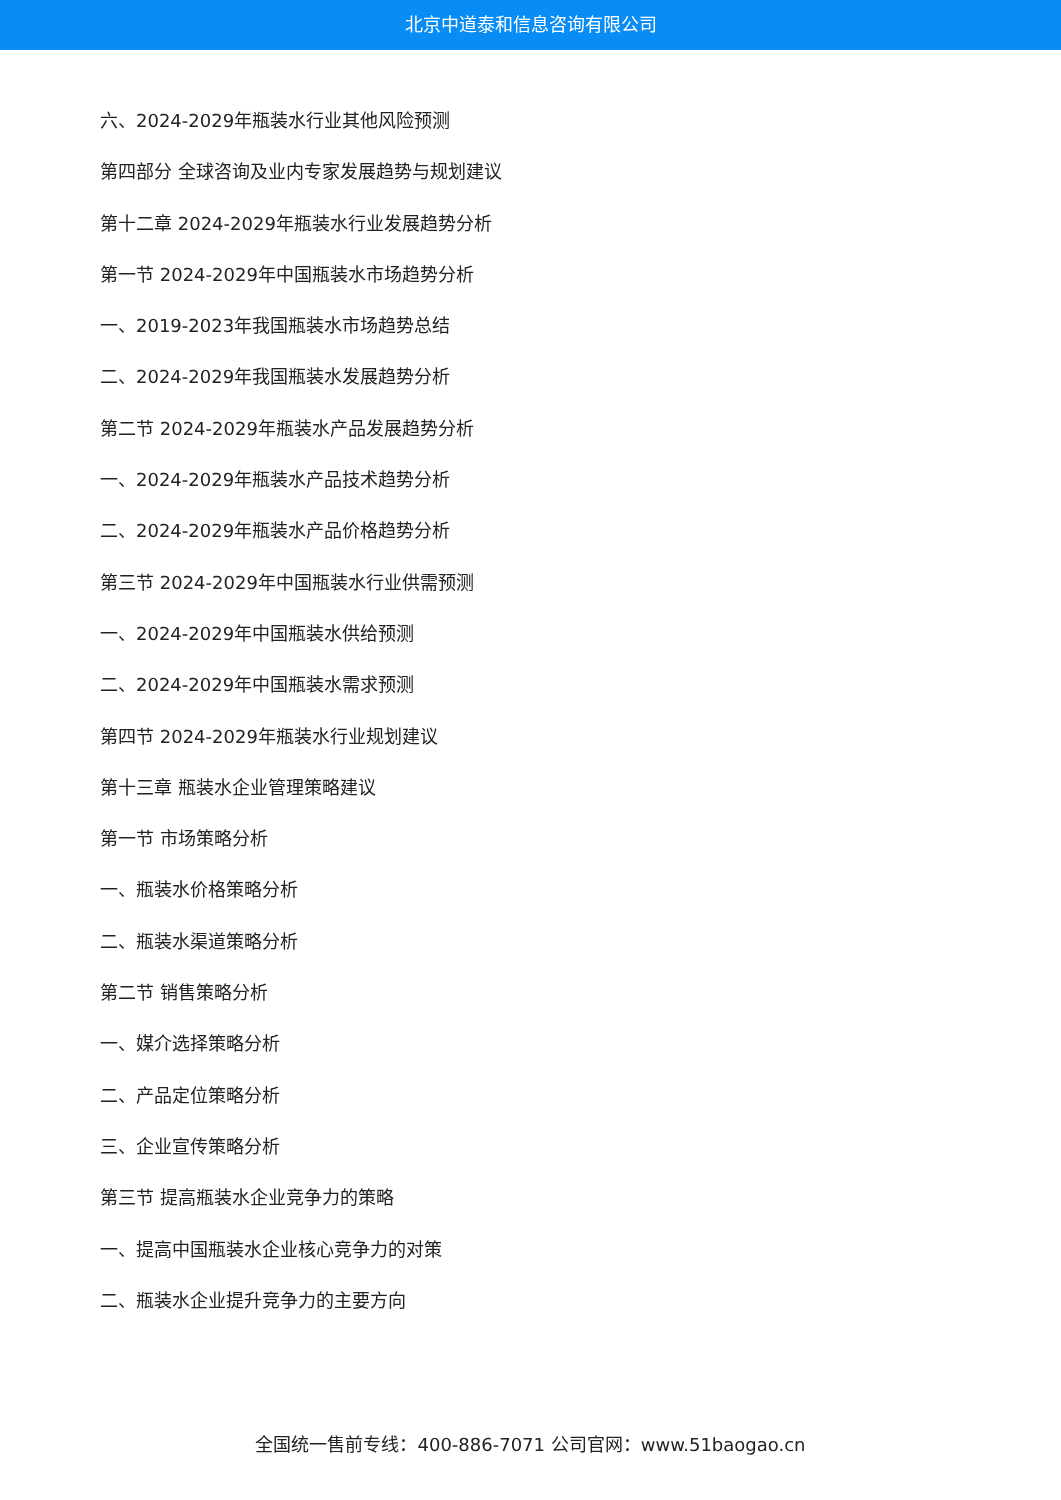北京中道泰和信息咨询有限公司
六、2024-2029年瓶装水行业其他风险预测
第四部分 全球咨询及业内专家发展趋势与规划建议
第十二章 2024-2029年瓶装水行业发展趋势分析
第一节 2024-2029年中国瓶装水市场趋势分析
一、2019-2023年我国瓶装水市场趋势总结
二、2024-2029年我国瓶装水发展趋势分析
第二节 2024-2029年瓶装水产品发展趋势分析
一、2024-2029年瓶装水产品技术趋势分析
二、2024-2029年瓶装水产品价格趋势分析
第三节 2024-2029年中国瓶装水行业供需预测
一、2024-2029年中国瓶装水供给预测
二、2024-2029年中国瓶装水需求预测
第四节 2024-2029年瓶装水行业规划建议
第十三章 瓶装水企业管理策略建议
第一节 市场策略分析
一、瓶装水价格策略分析
二、瓶装水渠道策略分析
第二节 销售策略分析
一、媒介选择策略分析
二、产品定位策略分析
三、企业宣传策略分析
第三节 提高瓶装水企业竞争力的策略
一、提高中国瓶装水企业核心竞争力的对策
二、瓶装水企业提升竞争力的主要方向
全国统一售前专线：400-886-7071 公司官网：www.51baogao.cn